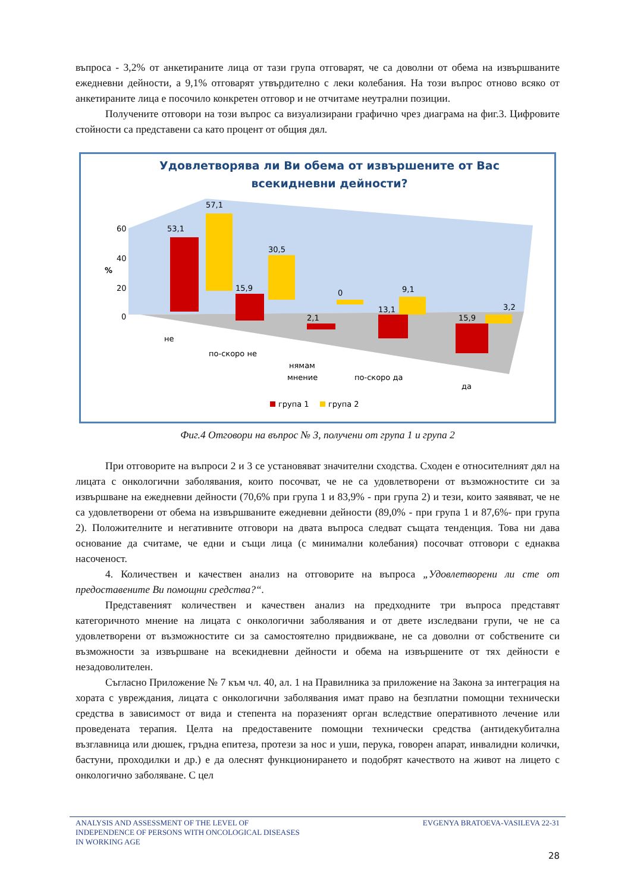въпроса - 3,2% от анкетираните лица от тази група отговарят, че са доволни от обема на извършваните ежедневни дейности, а 9,1% отговарят утвърдително с леки колебания. На този въпрос отново всяко от анкетираните лица е посочило конкретен отговор и не отчитаме неутрални позиции.
Получените отговори на този въпрос са визуализирани графично чрез диаграма на фиг.3. Цифровите стойности са представени са като процент от общия дял.
Удовлетворява ли Ви обема от извършените от Вас
всекидневни дейности?
60
40
20
0
%
53,1
57,1
15,9
30,5
2,1
0
13,1
9,1
15,9
3,2
не
по-скоро не
нямам
мнение
по-скоро да
да
група 1
група 2
Фиг.4 Отговори на въпрос № 3, получени от група 1 и група 2
При отговорите на въпроси 2 и 3 се установяват значителни сходства. Сходен е относителният дял на лицата с онкологични заболявания, които посочват, че не са удовлетворени от възможностите си за извършване на ежедневни дейности (70,6% при група 1 и 83,9% - при група 2) и тези, които заявяват, че не са удовлетворени от обема на извършваните ежедневни дейности (89,0% - при група 1 и 87,6%- при група 2). Положителните и негативните отговори на двата въпроса следват същата тенденция. Това ни дава основание да считаме, че едни и същи лица (с минимални колебания) посочват отговори с еднаква насоченост.
4. Количествен и качествен анализ на отговорите на въпроса „Удовлетворени ли сте от предоставените Ви помощни средства?“.
Представеният количествен и качествен анализ на предходните три въпроса представят категоричното мнение на лицата с онкологични заболявания и от двете изследвани групи, че не са удовлетворени от възможностите си за самостоятелно придвижване, не са доволни от собствените си възможности за извършване на всекидневни дейности и обема на извършените от тях дейности е незадоволителен.
Съгласно Приложение № 7 към чл. 40, ал. 1 на Правилника за приложение на Закона за интеграция на хората с увреждания, лицата с онкологични заболявания имат право на безплатни помощни технически средства в зависимост от вида и степента на поразеният орган вследствие оперативното лечение или проведената терапия. Целта на предоставените помощни технически средства (антидекубитална възглавница или дюшек, гръдна епитеза, протези за нос и уши, перука, говорен апарат, инвалидни колички, бастуни, проходилки и др.) е да олеснят функционирането и подобрят качеството на живот на лицето с онкологично заболяване. С цел
ANALYSIS AND ASSESSMENT OF THE LEVEL OF
INDEPENDENCE OF PERSONS WITH ONCOLOGICAL DISEASES
IN WORKING AGE
EVGENYA BRATOEVA-VASILEVA 22-31
28